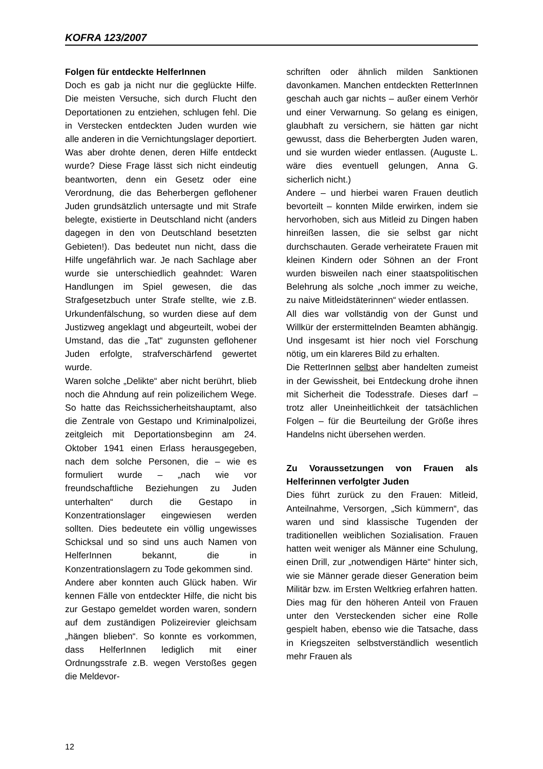KOFRA 123/2007
Folgen für entdeckte HelferInnen
Doch es gab ja nicht nur die geglückte Hilfe. Die meisten Versuche, sich durch Flucht den Deportationen zu entziehen, schlugen fehl. Die in Verstecken entdeckten Juden wurden wie alle anderen in die Vernichtungslager deportiert. Was aber drohte denen, deren Hilfe entdeckt wurde? Diese Frage lässt sich nicht eindeutig beantworten, denn ein Gesetz oder eine Verordnung, die das Beherbergen geflohener Juden grundsätzlich untersagte und mit Strafe belegte, existierte in Deutschland nicht (anders dagegen in den von Deutschland besetzten Gebieten!). Das bedeutet nun nicht, dass die Hilfe ungefährlich war. Je nach Sachlage aber wurde sie unterschiedlich geahndet: Waren Handlungen im Spiel gewesen, die das Strafgesetzbuch unter Strafe stellte, wie z.B. Urkundenfälschung, so wurden diese auf dem Justizweg angeklagt und abgeurteilt, wobei der Umstand, das die „Tat“ zugunsten geflohener Juden erfolgte, strafverschärfend gewertet wurde.
Waren solche „Delikte“ aber nicht berührt, blieb noch die Ahndung auf rein polizeilichem Wege. So hatte das Reichssicherheitshauptamt, also die Zentrale von Gestapo und Kriminalpolizei, zeitgleich mit Deportationsbeginn am 24. Oktober 1941 einen Erlass herausgegeben, nach dem solche Personen, die – wie es formuliert wurde – „nach wie vor freundschaftliche Beziehungen zu Juden unterhalten“ durch die Gestapo in Konzentrationslager eingewiesen werden sollten. Dies bedeutete ein völlig ungewisses Schicksal und so sind uns auch Namen von HelferInnen bekannt, die in Konzentrationslagern zu Tode gekommen sind.
Andere aber konnten auch Glück haben. Wir kennen Fälle von entdeckter Hilfe, die nicht bis zur Gestapo gemeldet worden waren, sondern auf dem zuständigen Polizeirevier gleichsam „hängen blieben“. So konnte es vorkommen, dass HelferInnen lediglich mit einer Ordnungsstrafe z.B. wegen Verstoßes gegen die Meldevor-
schriften oder ähnlich milden Sanktionen davonkamen. Manchen entdeckten RetterInnen geschah auch gar nichts – außer einem Verhör und einer Verwarnung. So gelang es einigen, glaubhaft zu versichern, sie hätten gar nicht gewusst, dass die Beherbergten Juden waren, und sie wurden wieder entlassen. (Auguste L. wäre dies eventuell gelungen, Anna G. sicherlich nicht.)
Andere – und hierbei waren Frauen deutlich bevorteilt – konnten Milde erwirken, indem sie hervorhoben, sich aus Mitleid zu Dingen haben hinreißen lassen, die sie selbst gar nicht durchschauten. Gerade verheiratete Frauen mit kleinen Kindern oder Söhnen an der Front wurden bisweilen nach einer staatspolitischen Belehrung als solche „noch immer zu weiche, zu naive Mitleidstäterinnen“ wieder entlassen.
All dies war vollständig von der Gunst und Willkür der erstermittelnden Beamten abhängig. Und insgesamt ist hier noch viel Forschung nötig, um ein klareres Bild zu erhalten.
Die RetterInnen selbst aber handelten zumeist in der Gewissheit, bei Entdeckung drohe ihnen mit Sicherheit die Todesstrafe. Dieses darf – trotz aller Uneinheitlichkeit der tatsächlichen Folgen – für die Beurteilung der Größe ihres Handelns nicht übersehen werden.
Zu Voraussetzungen von Frauen als Helferinnen verfolgter Juden
Dies führt zurück zu den Frauen: Mitleid, Anteilnahme, Versorgen, „Sich kümmern“, das waren und sind klassische Tugenden der traditionellen weiblichen Sozialisation. Frauen hatten weit weniger als Männer eine Schulung, einen Drill, zur „notwendigen Härte“ hinter sich, wie sie Männer gerade dieser Generation beim Militär bzw. im Ersten Weltkrieg erfahren hatten.
Dies mag für den höheren Anteil von Frauen unter den Versteckenden sicher eine Rolle gespielt haben, ebenso wie die Tatsache, dass in Kriegszeiten selbstverständlich wesentlich mehr Frauen als
12